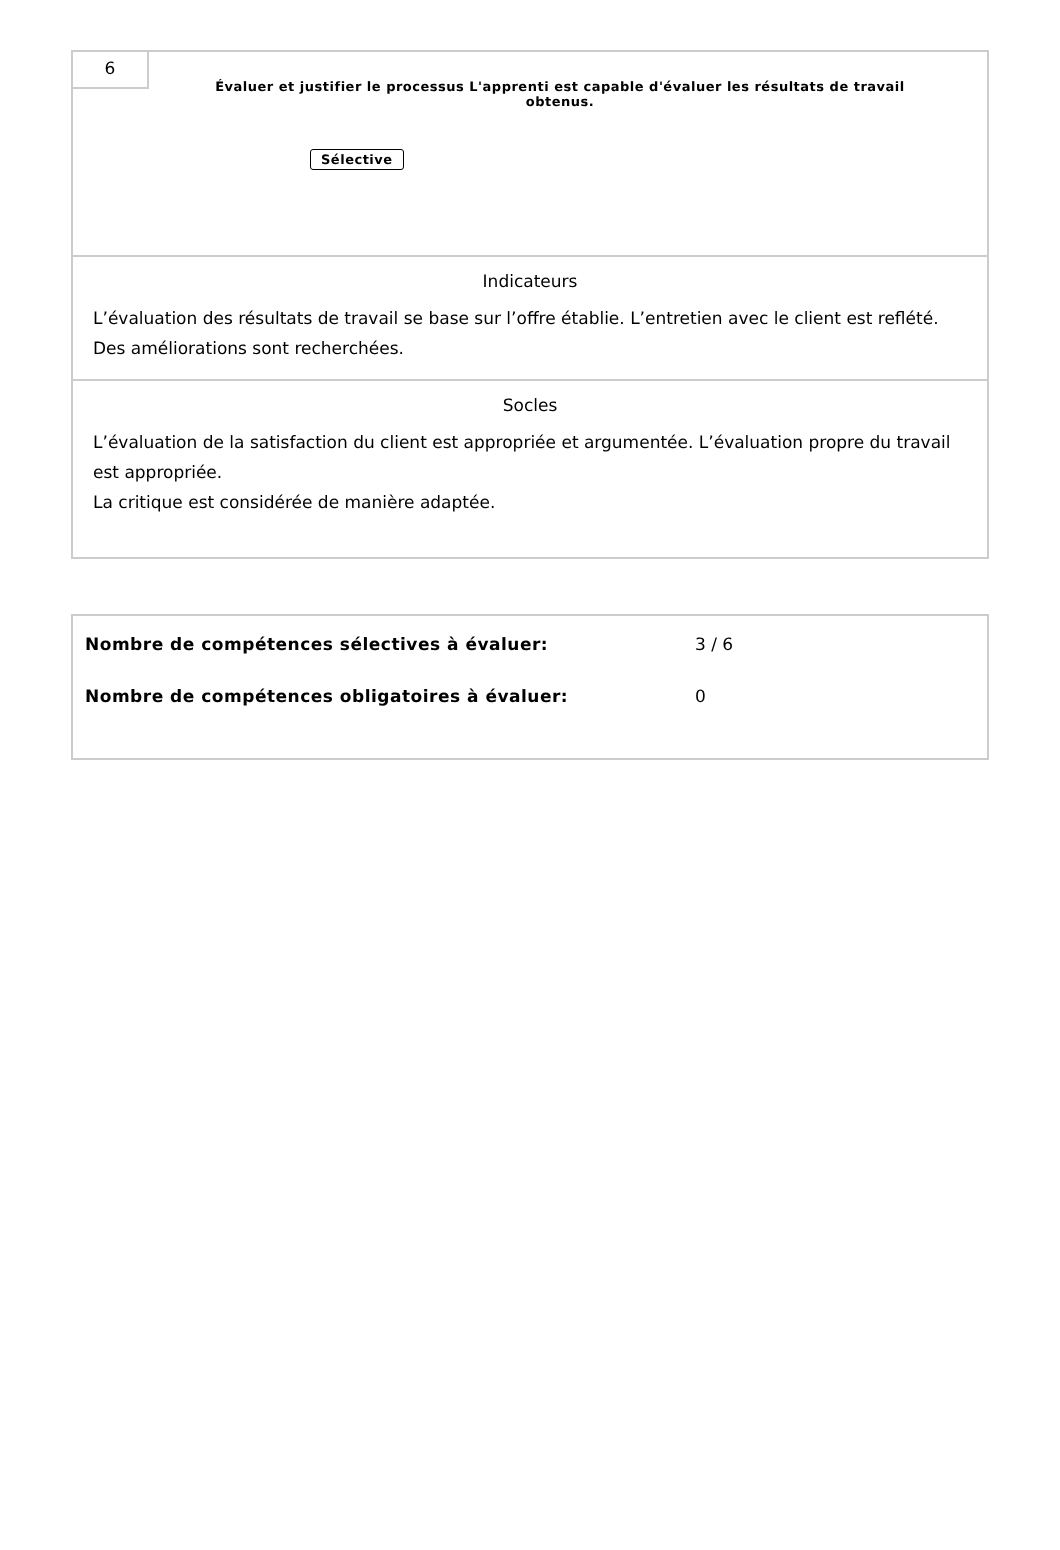6
Évaluer et justifier le processus L'apprenti est capable d'évaluer les résultats de travail obtenus.
Sélective
Indicateurs
L’évaluation des résultats de travail se base sur l’offre établie. L’entretien avec le client est reflété.
Des améliorations sont recherchées.
Socles
L’évaluation de la satisfaction du client est appropriée et argumentée. L’évaluation propre du travail est appropriée.
La critique est considérée de manière adaptée.
Nombre de compétences sélectives à évaluer: 3 / 6
Nombre de compétences obligatoires à évaluer: 0